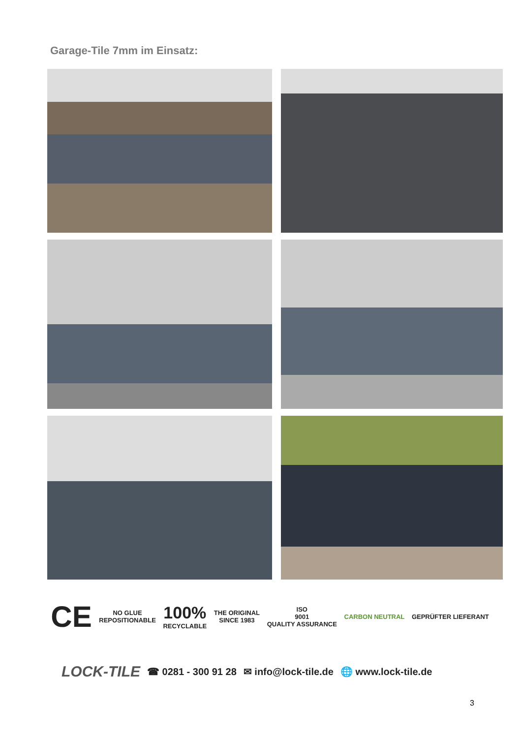Garage-Tile 7mm im Einsatz:
CE
NO GLUE
REPOSITIONABLE
100%
RECYCLABLE
THE ORIGINAL
SINCE 1983
ISO
9001
QUALITY ASSURANCE
CARBON NEUTRAL GEPRÜFTER LIEFERANT
LOCK-TILE ☎ 0281 - 300 91 28 ✉ info@lock-tile.de 🌐 www.lock-tile.de
3